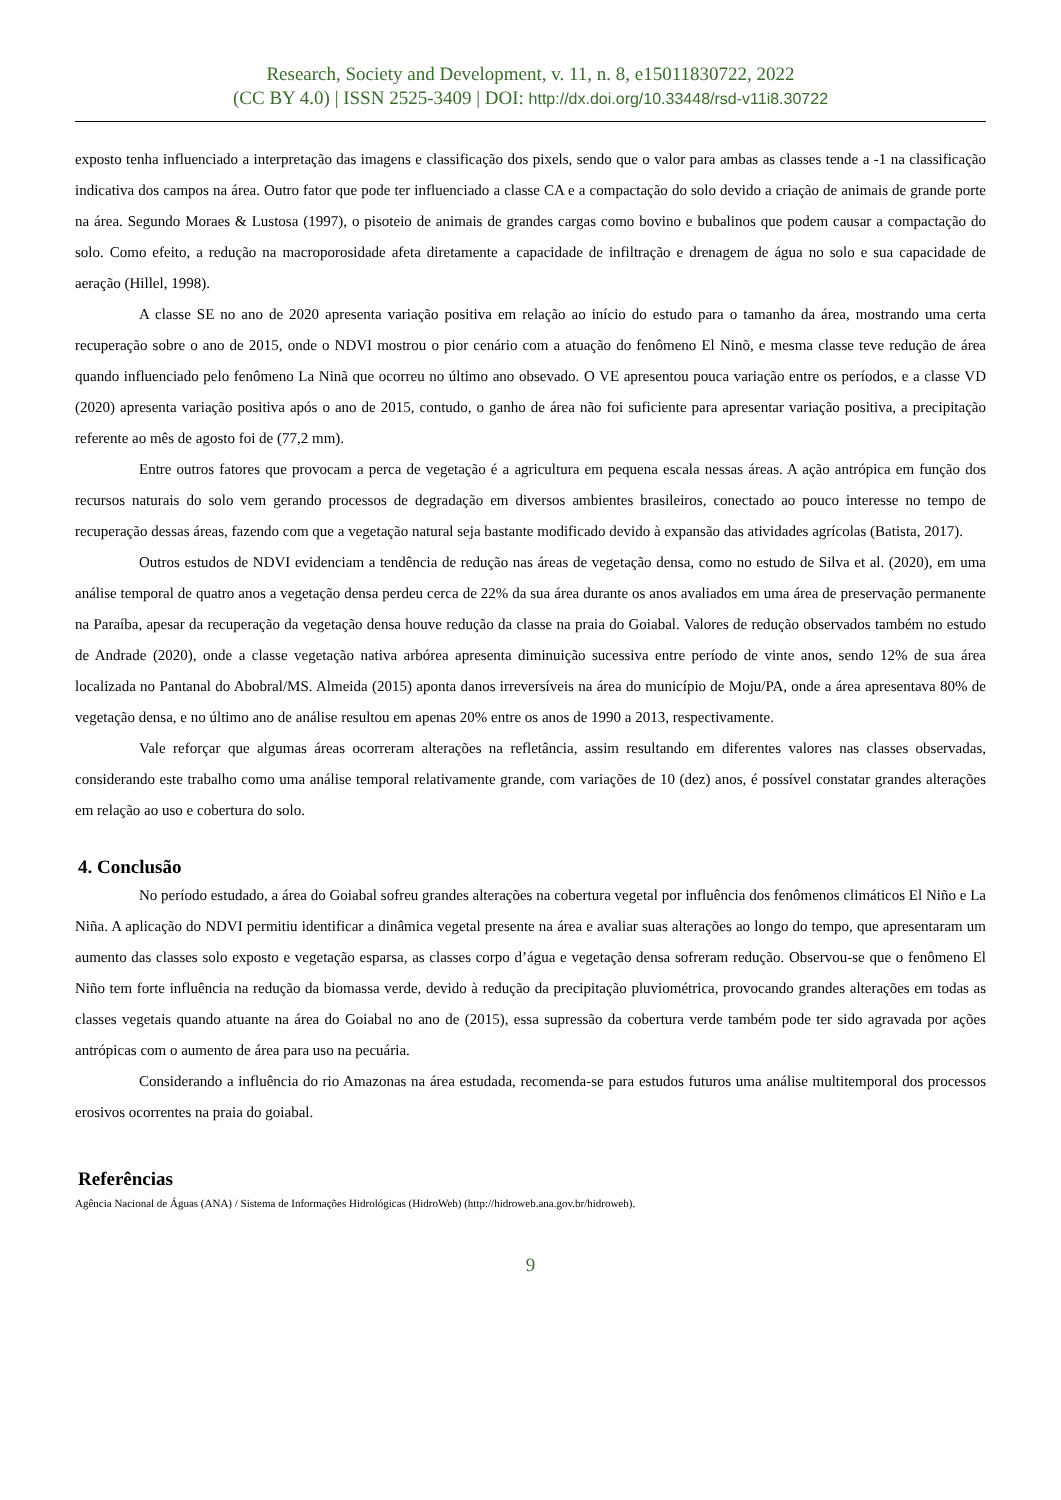Research, Society and Development, v. 11, n. 8, e15011830722, 2022
(CC BY 4.0) | ISSN 2525-3409 | DOI: http://dx.doi.org/10.33448/rsd-v11i8.30722
exposto tenha influenciado a interpretação das imagens e classificação dos pixels, sendo que o valor para ambas as classes tende a -1 na classificação indicativa dos campos na área. Outro fator que pode ter influenciado a classe CA e a compactação do solo devido a criação de animais de grande porte na área. Segundo Moraes & Lustosa (1997), o pisoteio de animais de grandes cargas como bovino e bubalinos que podem causar a compactação do solo. Como efeito, a redução na macroporosidade afeta diretamente a capacidade de infiltração e drenagem de água no solo e sua capacidade de aeração (Hillel, 1998).
A classe SE no ano de 2020 apresenta variação positiva em relação ao início do estudo para o tamanho da área, mostrando uma certa recuperação sobre o ano de 2015, onde o NDVI mostrou o pior cenário com a atuação do fenômeno El Ninõ, e mesma classe teve redução de área quando influenciado pelo fenômeno La Ninã que ocorreu no último ano obsevado. O VE apresentou pouca variação entre os períodos, e a classe VD (2020) apresenta variação positiva após o ano de 2015, contudo, o ganho de área não foi suficiente para apresentar variação positiva, a precipitação referente ao mês de agosto foi de (77,2 mm).
Entre outros fatores que provocam a perca de vegetação é a agricultura em pequena escala nessas áreas. A ação antrópica em função dos recursos naturais do solo vem gerando processos de degradação em diversos ambientes brasileiros, conectado ao pouco interesse no tempo de recuperação dessas áreas, fazendo com que a vegetação natural seja bastante modificado devido à expansão das atividades agrícolas (Batista, 2017).
Outros estudos de NDVI evidenciam a tendência de redução nas áreas de vegetação densa, como no estudo de Silva et al. (2020), em uma análise temporal de quatro anos a vegetação densa perdeu cerca de 22% da sua área durante os anos avaliados em uma área de preservação permanente na Paraíba, apesar da recuperação da vegetação densa houve redução da classe na praia do Goiabal. Valores de redução observados também no estudo de Andrade (2020), onde a classe vegetação nativa arbórea apresenta diminuição sucessiva entre período de vinte anos, sendo 12% de sua área localizada no Pantanal do Abobral/MS. Almeida (2015) aponta danos irreversíveis na área do município de Moju/PA, onde a área apresentava 80% de vegetação densa, e no último ano de análise resultou em apenas 20% entre os anos de 1990 a 2013, respectivamente.
Vale reforçar que algumas áreas ocorreram alterações na refletância, assim resultando em diferentes valores nas classes observadas, considerando este trabalho como uma análise temporal relativamente grande, com variações de 10 (dez) anos, é possível constatar grandes alterações em relação ao uso e cobertura do solo.
4. Conclusão
No período estudado, a área do Goiabal sofreu grandes alterações na cobertura vegetal por influência dos fenômenos climáticos El Niño e La Niña. A aplicação do NDVI permitiu identificar a dinâmica vegetal presente na área e avaliar suas alterações ao longo do tempo, que apresentaram um aumento das classes solo exposto e vegetação esparsa, as classes corpo d’água e vegetação densa sofreram redução. Observou-se que o fenômeno El Niño tem forte influência na redução da biomassa verde, devido à redução da precipitação pluviométrica, provocando grandes alterações em todas as classes vegetais quando atuante na área do Goiabal no ano de (2015), essa supressão da cobertura verde também pode ter sido agravada por ações antrópicas com o aumento de área para uso na pecuária.
Considerando a influência do rio Amazonas na área estudada, recomenda-se para estudos futuros uma análise multitemporal dos processos erosivos ocorrentes na praia do goiabal.
Referências
Agência Nacional de Águas (ANA) / Sistema de Informações Hidrológicas (HidroWeb) (http://hidroweb.ana.gov.br/hidroweb).
9